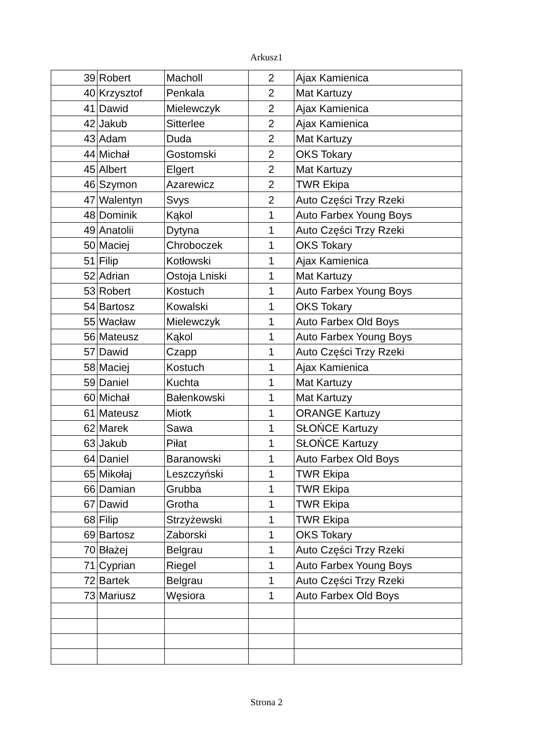Arkusz1
| 39 | Robert | Macholl | 2 | Ajax Kamienica |
| 40 | Krzysztof | Penkala | 2 | Mat Kartuzy |
| 41 | Dawid | Mielewczyk | 2 | Ajax Kamienica |
| 42 | Jakub | Sitterlee | 2 | Ajax Kamienica |
| 43 | Adam | Duda | 2 | Mat Kartuzy |
| 44 | Michał | Gostomski | 2 | OKS Tokary |
| 45 | Albert | Elgert | 2 | Mat Kartuzy |
| 46 | Szymon | Azarewicz | 2 | TWR Ekipa |
| 47 | Walentyn | Svys | 2 | Auto Części Trzy Rzeki |
| 48 | Dominik | Kąkol | 1 | Auto Farbex Young Boys |
| 49 | Anatolii | Dytyna | 1 | Auto Części Trzy Rzeki |
| 50 | Maciej | Chroboczek | 1 | OKS Tokary |
| 51 | Filip | Kotłowski | 1 | Ajax Kamienica |
| 52 | Adrian | Ostoja Lniski | 1 | Mat Kartuzy |
| 53 | Robert | Kostuch | 1 | Auto Farbex Young Boys |
| 54 | Bartosz | Kowalski | 1 | OKS Tokary |
| 55 | Wacław | Mielewczyk | 1 | Auto Farbex Old Boys |
| 56 | Mateusz | Kąkol | 1 | Auto Farbex Young Boys |
| 57 | Dawid | Czapp | 1 | Auto Części Trzy Rzeki |
| 58 | Maciej | Kostuch | 1 | Ajax Kamienica |
| 59 | Daniel | Kuchta | 1 | Mat Kartuzy |
| 60 | Michał | Bałenkowski | 1 | Mat Kartuzy |
| 61 | Mateusz | Miotk | 1 | ORANGE Kartuzy |
| 62 | Marek | Sawa | 1 | SŁOŃCE Kartuzy |
| 63 | Jakub | Piłat | 1 | SŁOŃCE Kartuzy |
| 64 | Daniel | Baranowski | 1 | Auto Farbex Old Boys |
| 65 | Mikołaj | Leszczyński | 1 | TWR Ekipa |
| 66 | Damian | Grubba | 1 | TWR Ekipa |
| 67 | Dawid | Grotha | 1 | TWR Ekipa |
| 68 | Filip | Strzyżewski | 1 | TWR Ekipa |
| 69 | Bartosz | Zaborski | 1 | OKS Tokary |
| 70 | Błażej | Belgrau | 1 | Auto Części Trzy Rzeki |
| 71 | Cyprian | Riegel | 1 | Auto Farbex Young Boys |
| 72 | Bartek | Belgrau | 1 | Auto Części Trzy Rzeki |
| 73 | Mariusz | Węsiora | 1 | Auto Farbex Old Boys |
Strona 2